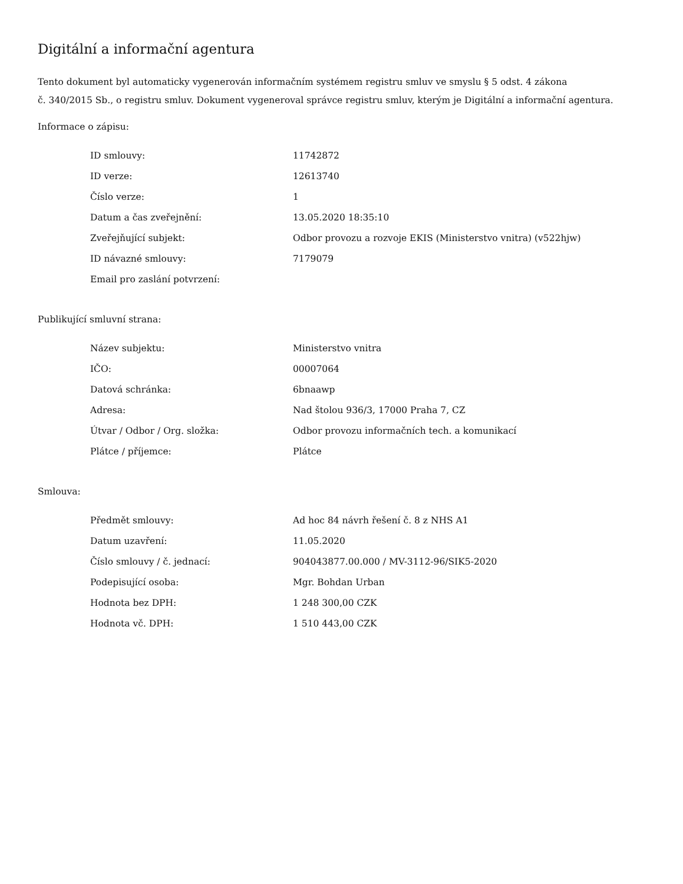Digitální a informační agentura
Tento dokument byl automaticky vygenerován informačním systémem registru smluv ve smyslu § 5 odst. 4 zákona
č. 340/2015 Sb., o registru smluv. Dokument vygeneroval správce registru smluv, kterým je Digitální a informační agentura.
Informace o zápisu:
| ID smlouvy: | 11742872 |
| ID verze: | 12613740 |
| Číslo verze: | 1 |
| Datum a čas zveřejnění: | 13.05.2020 18:35:10 |
| Zveřejňující subjekt: | Odbor provozu a rozvoje EKIS (Ministerstvo vnitra) (v522hjw) |
| ID návazné smlouvy: | 7179079 |
| Email pro zaslání potvrzení: | |
Publikující smluvní strana:
| Název subjektu: | Ministerstvo vnitra |
| IČO: | 00007064 |
| Datová schránka: | 6bnaawp |
| Adresa: | Nad štolou 936/3, 17000 Praha 7, CZ |
| Útvar / Odbor / Org. složka: | Odbor provozu informačních tech. a komunikací |
| Plátce / příjemce: | Plátce |
Smlouva:
| Předmět smlouvy: | Ad hoc 84 návrh řešení č. 8 z NHS A1 |
| Datum uzavření: | 11.05.2020 |
| Číslo smlouvy / č. jednací: | 904043877.00.000 / MV-3112-96/SIK5-2020 |
| Podepisující osoba: | Mgr. Bohdan Urban |
| Hodnota bez DPH: | 1 248 300,00 CZK |
| Hodnota vč. DPH: | 1 510 443,00 CZK |